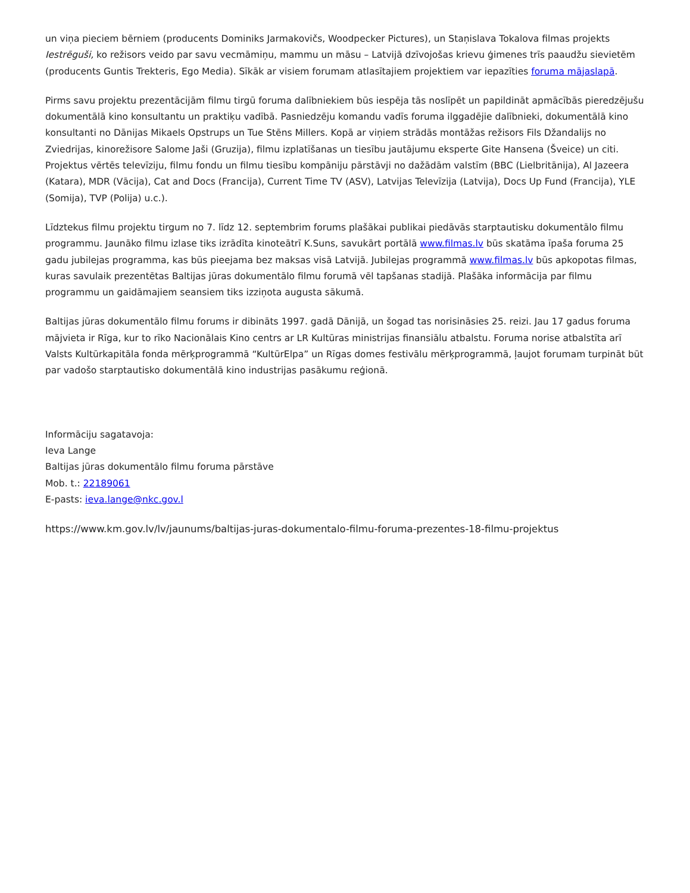un viņa pieciem bērniem (producents Dominiks Jarmakovičs, Woodpecker Pictures), un Staņislava Tokalova filmas projekts Iestrēguši, ko režisors veido par savu vecmāmiņu, mammu un māsu – Latvijā dzīvojošas krievu ģimenes trīs paaudžu sievietēm (producents Guntis Trekteris, Ego Media). Sīkāk ar visiem forumam atlasītajiem projektiem var iepazīties foruma mājaslapā.
Pirms savu projektu prezentācijām filmu tirgū foruma dalībniekiem būs iespēja tās noslīpēt un papildināt apmācībās pieredzējušu dokumentālā kino konsultantu un praktiķu vadībā. Pasniedzēju komandu vadīs foruma ilggadējie dalībnieki, dokumentālā kino konsultanti no Dānijas Mikaels Opstrups un Tue Stēns Millers. Kopā ar viņiem strādās montāžas režisors Fils Džandalijs no Zviedrijas, kinorežisore Salome Jaši (Gruzija), filmu izplatīšanas un tiesību jautājumu eksperte Gite Hansena (Šveice) un citi. Projektus vērtēs televīziju, filmu fondu un filmu tiesību kompāniju pārstāvji no dažādām valstīm (BBC (Lielbritānija), Al Jazeera (Katara), MDR (Vācija), Cat and Docs (Francija), Current Time TV (ASV), Latvijas Televīzija (Latvija), Docs Up Fund (Francija), YLE (Somija), TVP (Polija) u.c.).
Līdztekus filmu projektu tirgum no 7. līdz 12. septembrim forums plašākai publikai piedāvās starptautisku dokumentālo filmu programmu. Jaunāko filmu izlase tiks izrādīta kinoteātrī K.Suns, savukārt portālā www.filmas.lv būs skatāma īpaša foruma 25 gadu jubilejas programma, kas būs pieejama bez maksas visā Latvijā. Jubilejas programmā www.filmas.lv būs apkopotas filmas, kuras savulaik prezentētas Baltijas jūras dokumentālo filmu forumā vēl tapšanas stadijā. Plašāka informācija par filmu programmu un gaidāmajiem seansiem tiks izziņota augusta sākumā.
Baltijas jūras dokumentālo filmu forums ir dibināts 1997. gadā Dānijā, un šogad tas norisināsies 25. reizi. Jau 17 gadus foruma mājvieta ir Rīga, kur to rīko Nacionālais Kino centrs ar LR Kultūras ministrijas finansiālu atbalstu. Foruma norise atbalstīta arī Valsts Kultūrkapitāla fonda mērķprogrammā “KultūrElpa” un Rīgas domes festivālu mērķprogrammā, ļaujot forumam turpināt būt par vadošo starptautisko dokumentālā kino industrijas pasākumu reģionā.
Informāciju sagatavoja:
Ieva Lange
Baltijas jūras dokumentālo filmu foruma pārstāve
Mob. t.: 22189061
E-pasts: ieva.lange@nkc.gov.l
https://www.km.gov.lv/lv/jaunums/baltijas-juras-dokumentalo-filmu-foruma-prezentes-18-filmu-projektus